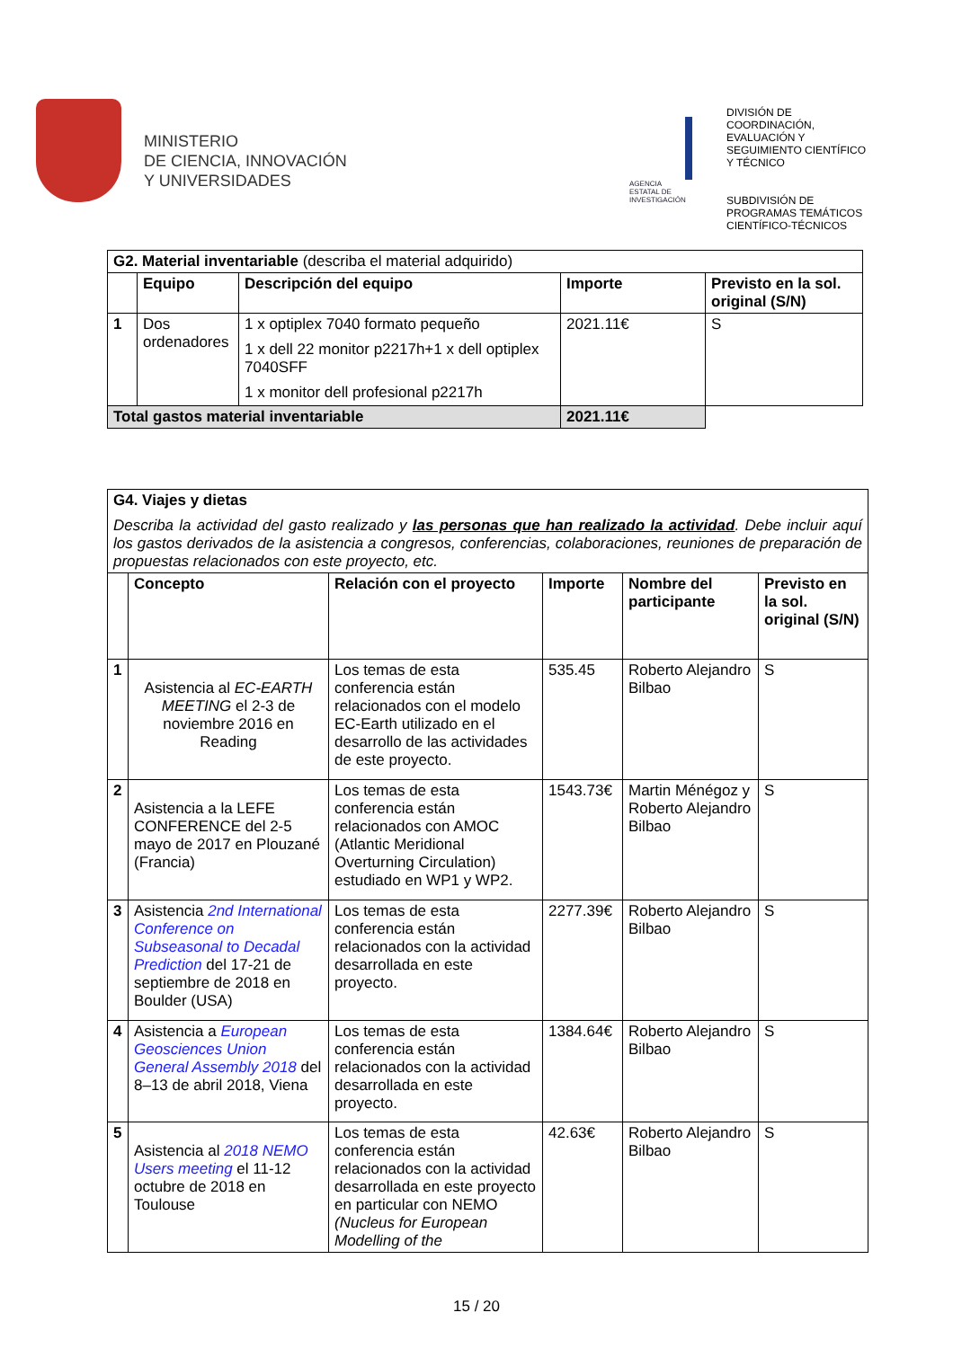MINISTERIO
DE CIENCIA, INNOVACIÓN
Y UNIVERSIDADES
AGENCIA ESTATAL DE INVESTIGACIÓN
DIVISIÓN DE
COORDINACIÓN,
EVALUACIÓN Y
SEGUIMIENTO CIENTÍFICO
Y TÉCNICO
SUBDIVISIÓN DE
PROGRAMAS TEMÁTICOS
CIENTÍFICO-TÉCNICOS
| G2. Material inventariable (describa el material adquirido) | | | | |
| | Equipo | Descripción del equipo | Importe | Previsto en la sol. original (S/N) |
| 1 | Dos ordenadores | 1 x optiplex 7040 formato pequeño 1 x dell 22 monitor p2217h+1 x dell optiplex 7040SFF 1 x monitor dell profesional p2217h | 2021.11€ | S |
| Total gastos material inventariable | | | 2021.11€ | |
| G4. Viajes y dietas Describa la actividad del gasto realizado y las personas que han realizado la actividad . Debe incluir aquí los gastos derivados de la asistencia a congresos, conferencias, colaboraciones, reuniones de preparación de propuestas relacionados con este proyecto, etc. | | | | | |
| | Concepto | Relación con el proyecto | Importe | Nombre del participante | Previsto en la sol. original (S/N) |
| 1 | Asistencia al EC-EARTH MEETING el 2-3 de noviembre 2016 en Reading | Los temas de esta conferencia están relacionados con el modelo EC-Earth utilizado en el desarrollo de las actividades de este proyecto. | 535.45 | Roberto Alejandro Bilbao | S |
| 2 | Asistencia a la LEFE CONFERENCE del 2-5 mayo de 2017 en Plouzané (Francia) | Los temas de esta conferencia están relacionados con AMOC (Atlantic Meridional Overturning Circulation) estudiado en WP1 y WP2. | 1543.73€ | Martin Ménégoz y Roberto Alejandro Bilbao | S |
| 3 | Asistencia 2nd International Conference on Subseasonal to Decadal Prediction del 17-21 de septiembre de 2018 en Boulder (USA) | Los temas de esta conferencia están relacionados con la actividad desarrollada en este proyecto. | 2277.39€ | Roberto Alejandro Bilbao | S |
| 4 | Asistencia a European Geosciences Union General Assembly 2018 del 8–13 de abril 2018, Viena | Los temas de esta conferencia están relacionados con la actividad desarrollada en este proyecto. | 1384.64€ | Roberto Alejandro Bilbao | S |
| 5 | Asistencia al 2018 NEMO Users meeting el 11-12 octubre de 2018 en Toulouse | Los temas de esta conferencia están relacionados con la actividad desarrollada en este proyecto en particular con NEMO (Nucleus for European Modelling of the | 42.63€ | Roberto Alejandro Bilbao | S |
15 / 20